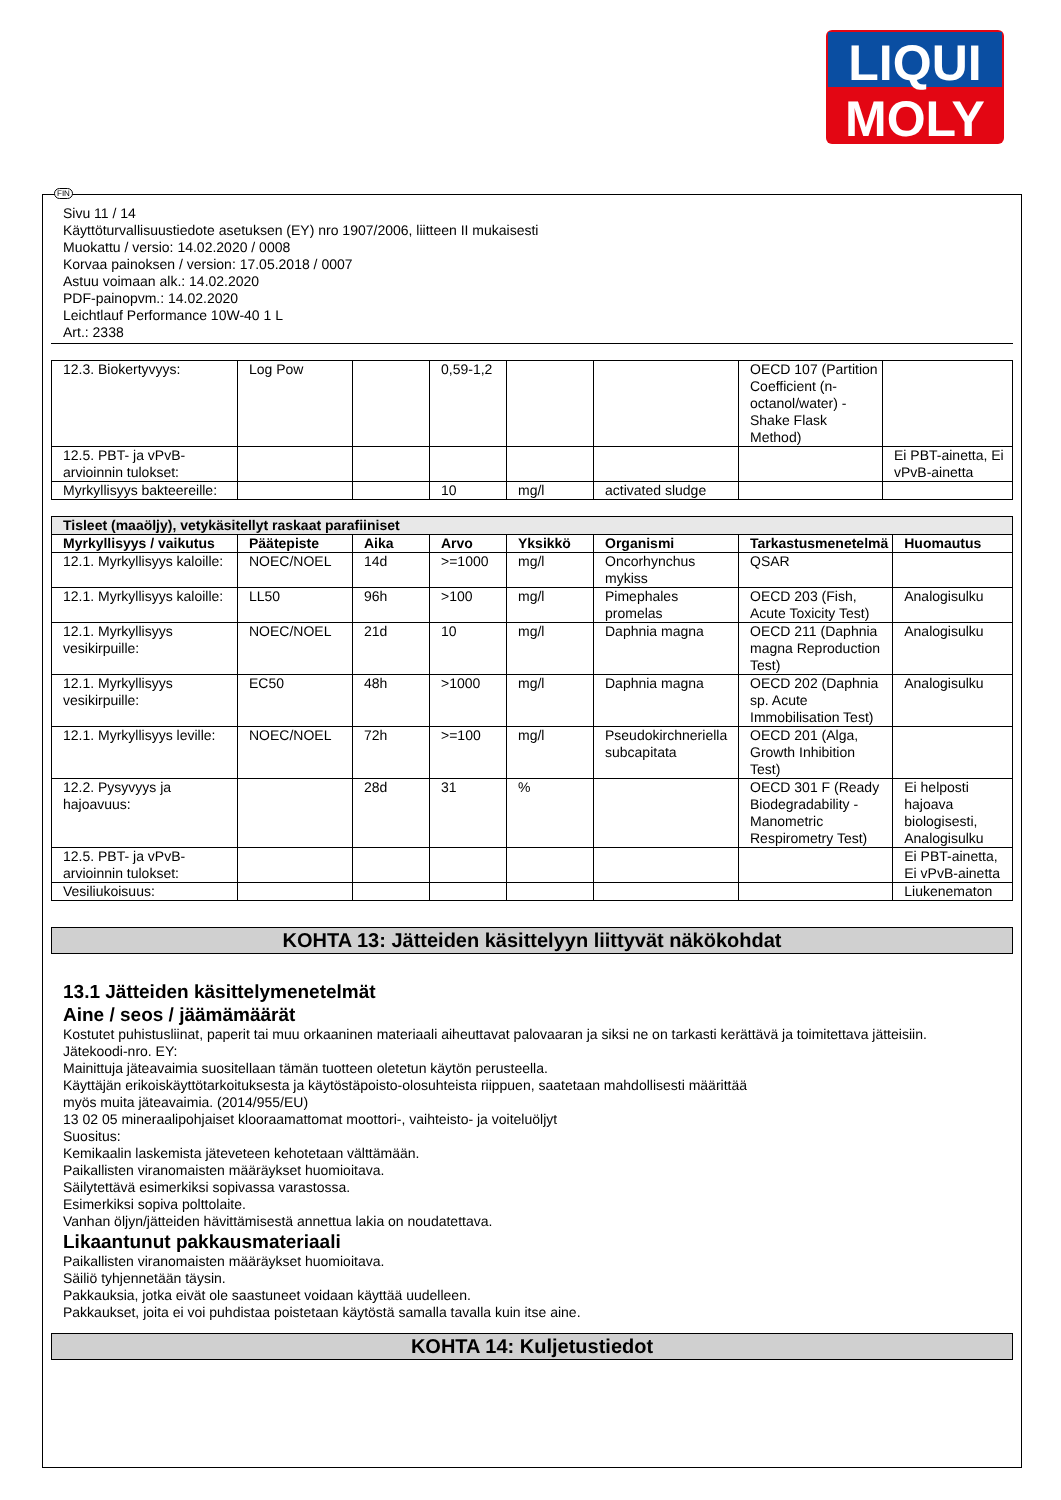LIQUI
MOLY
Sivu 11 / 14
Käyttöturvallisuustiedote asetuksen (EY) nro 1907/2006, liitteen II mukaisesti
Muokattu / versio: 14.02.2020 / 0008
Korvaa painoksen / version: 17.05.2018 / 0007
Astuu voimaan alk.: 14.02.2020
PDF-painopvm.: 14.02.2020
Leichtlauf Performance 10W-40 1 L
Art.: 2338
| 12.3. Biokertyvyys: | Log Pow | | 0,59-1,2 | | | OECD 107 (Partition Coefficient (n-octanol/water) - Shake Flask Method) | |
| 12.5. PBT- ja vPvB-arvioinnin tulokset: | | | | | | | Ei PBT-ainetta, Ei vPvB-ainetta |
| Myrkyllisyys bakteereille: | | | 10 | mg/l | activated sludge | | |
| Tisleet (maaöljy), vetykäsitellyt raskaat parafiiniset | | | | | | | |
| --- | --- | --- | --- | --- | --- | --- | --- |
| Myrkyllisyys / vaikutus | Päätepiste | Aika | Arvo | Yksikkö | Organismi | Tarkastusmenetelmä | Huomautus |
| 12.1. Myrkyllisyys kaloille: | NOEC/NOEL | 14d | >=1000 | mg/l | Oncorhynchus mykiss | QSAR | |
| 12.1. Myrkyllisyys kaloille: | LL50 | 96h | >100 | mg/l | Pimephales promelas | OECD 203 (Fish, Acute Toxicity Test) | Analogisulku |
| 12.1. Myrkyllisyys vesikirpuille: | NOEC/NOEL | 21d | 10 | mg/l | Daphnia magna | OECD 211 (Daphnia magna Reproduction Test) | Analogisulku |
| 12.1. Myrkyllisyys vesikirpuille: | EC50 | 48h | >1000 | mg/l | Daphnia magna | OECD 202 (Daphnia sp. Acute Immobilisation Test) | Analogisulku |
| 12.1. Myrkyllisyys leville: | NOEC/NOEL | 72h | >=100 | mg/l | Pseudokirchneriella subcapitata | OECD 201 (Alga, Growth Inhibition Test) | |
| 12.2. Pysyvyys ja hajoavuus: | | 28d | 31 | % | | OECD 301 F (Ready Biodegradability - Manometric Respirometry Test) | Ei helposti hajoava biologisesti, Analogisulku |
| 12.5. PBT- ja vPvB-arvioinnin tulokset: | | | | | | | Ei PBT-ainetta, Ei vPvB-ainetta |
| Vesiliukoisuus: | | | | | | | Liukenematon |
KOHTA 13: Jätteiden käsittelyyn liittyvät näkökohdat
13.1 Jätteiden käsittelymenetelmät
Aine / seos / jäämämäärät
Kostutet puhistusliinat, paperit tai muu orkaaninen materiaali aiheuttavat palovaaran ja siksi ne on tarkasti kerättävä ja toimitettava jätteisiin.
Jätekoodi-nro. EY:
Mainittuja jäteavaimia suositellaan tämän tuotteen oletetun käytön perusteella.
Käyttäjän erikoiskäyttötarkoituksesta ja käytöstäpoisto-olosuhteista riippuen, saatetaan mahdollisesti määrittää
myös muita jäteavaimia. (2014/955/EU)
13 02 05 mineraalipohjaiset klooraamattomat moottori-, vaihteisto- ja voiteluöljyt
Suositus:
Kemikaalin laskemista jäteveteen kehotetaan välttämään.
Paikallisten viranomaisten määräykset huomioitava.
Säilytettävä esimerkiksi sopivassa varastossa.
Esimerkiksi sopiva polttolaite.
Vanhan öljyn/jätteiden hävittämisestä annettua lakia on noudatettava.
Likaantunut pakkausmateriaali
Paikallisten viranomaisten määräykset huomioitava.
Säiliö tyhjennetään täysin.
Pakkauksia, jotka eivät ole saastuneet voidaan käyttää uudelleen.
Pakkaukset, joita ei voi puhdistaa poistetaan käytöstä samalla tavalla kuin itse aine.
KOHTA 14: Kuljetustiedot
FIN